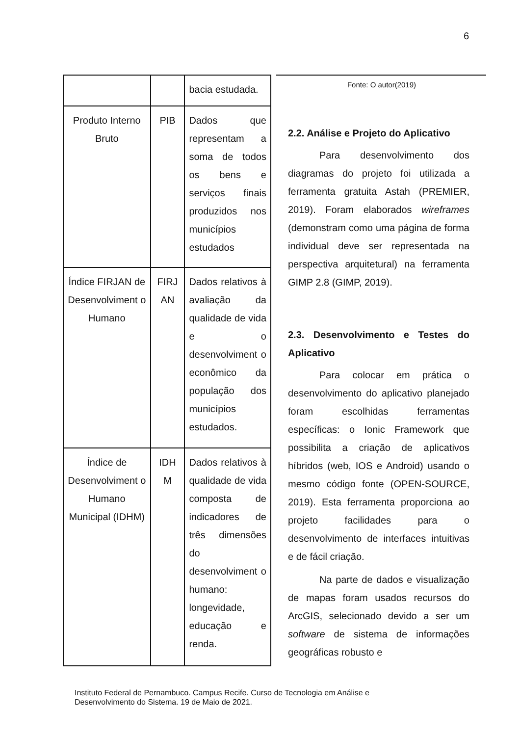6
| | | bacia estudada. |
| Produto Interno Bruto | PIB | Dados que representam a soma de todos os bens e serviços finais produzidos nos municípios estudados |
| Índice FIRJAN de Desenvolviment o Humano | FIRJ AN | Dados relativos à avaliação da qualidade de vida e o desenvolviment o econômico da população dos municípios estudados. |
| Índice de Desenvolviment o Humano Municipal (IDHM) | IDH M | Dados relativos à qualidade de vida composta de indicadores de três dimensões do desenvolviment o humano: longevidade, educação e renda. |
Fonte: O autor(2019)
2.2. Análise e Projeto do Aplicativo
Para desenvolvimento dos diagramas do projeto foi utilizada a ferramenta gratuita Astah (PREMIER, 2019). Foram elaborados wireframes (demonstram como uma página de forma individual deve ser representada na perspectiva arquitetural) na ferramenta GIMP 2.8 (GIMP, 2019).
2.3. Desenvolvimento e Testes do Aplicativo
Para colocar em prática o desenvolvimento do aplicativo planejado foram escolhidas ferramentas específicas: o Ionic Framework que possibilita a criação de aplicativos híbridos (web, IOS e Android) usando o mesmo código fonte (OPEN-SOURCE, 2019). Esta ferramenta proporciona ao projeto facilidades para o desenvolvimento de interfaces intuitivas e de fácil criação.
Na parte de dados e visualização de mapas foram usados recursos do ArcGIS, selecionado devido a ser um software de sistema de informações geográficas robusto e
Instituto Federal de Pernambuco. Campus Recife. Curso de Tecnologia em Análise e
Desenvolvimento do Sistema. 19 de Maio de 2021.